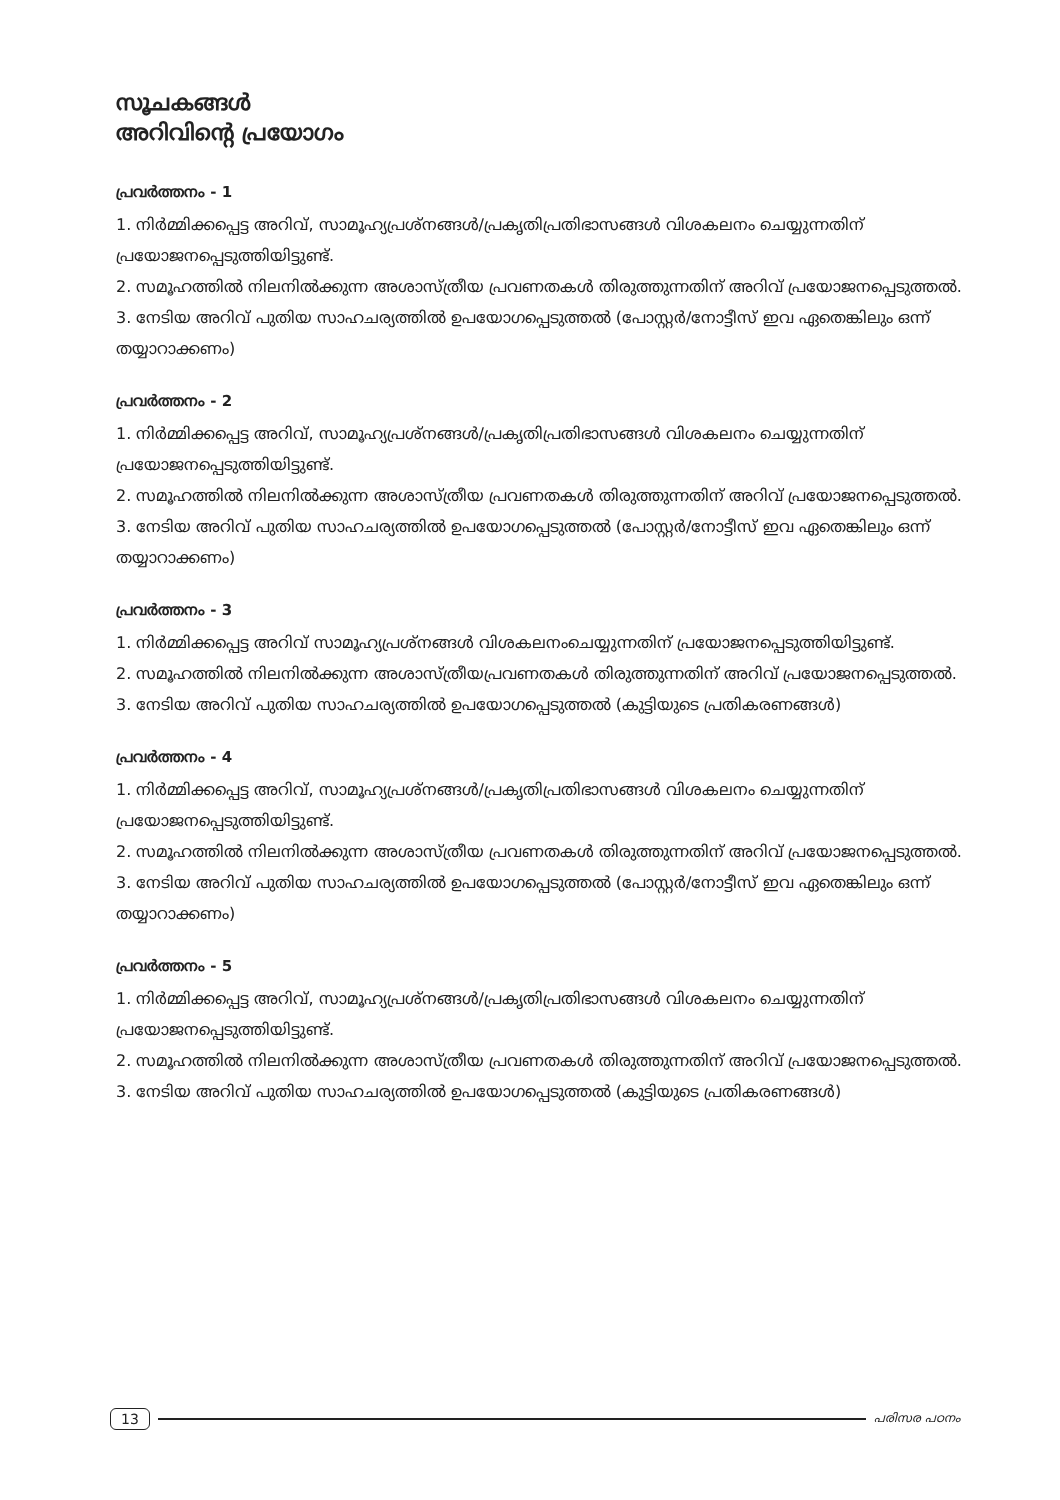സൂചകങ്ങൾ
അറിവിന്റെ പ്രയോഗം
പ്രവർത്തനം - 1
1. നിർമ്മിക്കപ്പെട്ട അറിവ്, സാമൂഹ്യപ്രശ്നങ്ങൾ/പ്രകൃതിപ്രതിഭാസങ്ങൾ വിശകലനം ചെയ്യുന്നതിന് പ്രയോജനപ്പെടുത്തിയിട്ടുണ്ട്.
2. സമൂഹത്തിൽ നിലനിൽക്കുന്ന അശാസ്ത്രീയ പ്രവണതകൾ തിരുത്തുന്നതിന് അറിവ് പ്രയോജനപ്പെടുത്തൽ.
3. നേടിയ അറിവ് പുതിയ സാഹചര്യത്തിൽ ഉപയോഗപ്പെടുത്തൽ (പോസ്റ്റർ/നോട്ടീസ് ഇവ ഏതെങ്കിലും ഒന്ന് തയ്യാറാക്കണം)
പ്രവർത്തനം - 2
1. നിർമ്മിക്കപ്പെട്ട അറിവ്, സാമൂഹ്യപ്രശ്നങ്ങൾ/പ്രകൃതിപ്രതിഭാസങ്ങൾ വിശകലനം ചെയ്യുന്നതിന് പ്രയോജനപ്പെടുത്തിയിട്ടുണ്ട്.
2. സമൂഹത്തിൽ നിലനിൽക്കുന്ന അശാസ്ത്രീയ പ്രവണതകൾ തിരുത്തുന്നതിന് അറിവ് പ്രയോജനപ്പെടുത്തൽ.
3. നേടിയ അറിവ് പുതിയ സാഹചര്യത്തിൽ ഉപയോഗപ്പെടുത്തൽ (പോസ്റ്റർ/നോട്ടീസ് ഇവ ഏതെങ്കിലും ഒന്ന് തയ്യാറാക്കണം)
പ്രവർത്തനം - 3
1. നിർമ്മിക്കപ്പെട്ട അറിവ് സാമൂഹ്യപ്രശ്നങ്ങൾ വിശകലനംചെയ്യുന്നതിന് പ്രയോജനപ്പെടുത്തിയിട്ടുണ്ട്.
2. സമൂഹത്തിൽ നിലനിൽക്കുന്ന അശാസ്ത്രീയപ്രവണതകൾ തിരുത്തുന്നതിന് അറിവ് പ്രയോജനപ്പെടുത്തൽ.
3. നേടിയ അറിവ് പുതിയ സാഹചര്യത്തിൽ ഉപയോഗപ്പെടുത്തൽ (കുട്ടിയുടെ പ്രതികരണങ്ങൾ)
പ്രവർത്തനം - 4
1. നിർമ്മിക്കപ്പെട്ട അറിവ്, സാമൂഹ്യപ്രശ്നങ്ങൾ/പ്രകൃതിപ്രതിഭാസങ്ങൾ വിശകലനം ചെയ്യുന്നതിന് പ്രയോജനപ്പെടുത്തിയിട്ടുണ്ട്.
2. സമൂഹത്തിൽ നിലനിൽക്കുന്ന അശാസ്ത്രീയ പ്രവണതകൾ തിരുത്തുന്നതിന് അറിവ് പ്രയോജനപ്പെടുത്തൽ.
3. നേടിയ അറിവ് പുതിയ സാഹചര്യത്തിൽ ഉപയോഗപ്പെടുത്തൽ (പോസ്റ്റർ/നോട്ടീസ് ഇവ ഏതെങ്കിലും ഒന്ന് തയ്യാറാക്കണം)
പ്രവർത്തനം - 5
1. നിർമ്മിക്കപ്പെട്ട അറിവ്, സാമൂഹ്യപ്രശ്നങ്ങൾ/പ്രകൃതിപ്രതിഭാസങ്ങൾ വിശകലനം ചെയ്യുന്നതിന് പ്രയോജനപ്പെടുത്തിയിട്ടുണ്ട്.
2. സമൂഹത്തിൽ നിലനിൽക്കുന്ന അശാസ്ത്രീയ പ്രവണതകൾ തിരുത്തുന്നതിന് അറിവ് പ്രയോജനപ്പെടുത്തൽ.
3. നേടിയ അറിവ് പുതിയ സാഹചര്യത്തിൽ ഉപയോഗപ്പെടുത്തൽ (കുട്ടിയുടെ പ്രതികരണങ്ങൾ)
13 പരിസര പഠനം